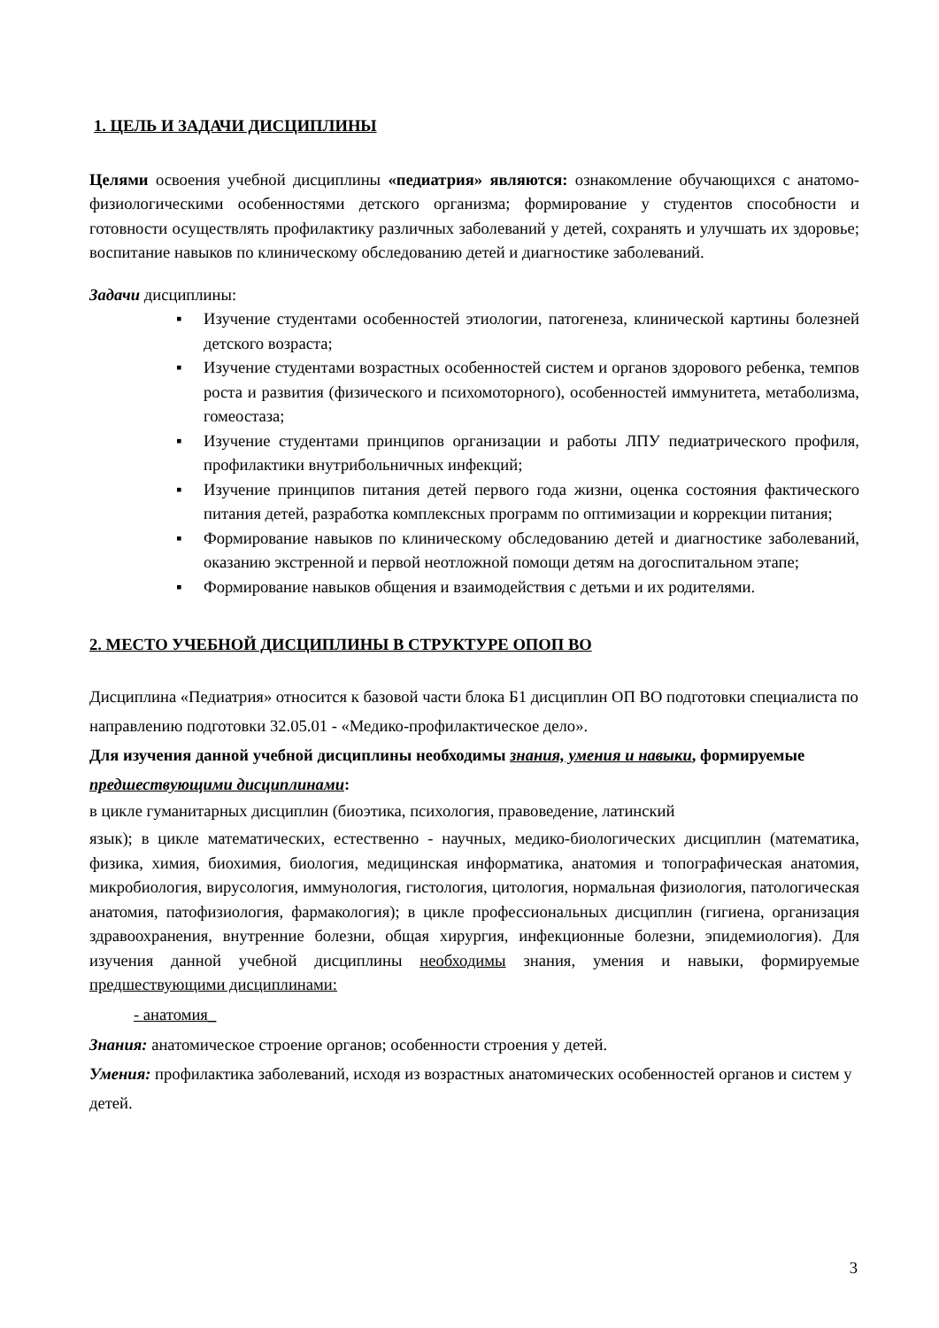1. ЦЕЛЬ И ЗАДАЧИ ДИСЦИПЛИНЫ
Целями освоения учебной дисциплины «педиатрия» являются: ознакомление обучающихся с анатомо-физиологическими особенностями детского организма; формирование у студентов способности и готовности осуществлять профилактику различных заболеваний у детей, сохранять и улучшать их здоровье; воспитание навыков по клиническому обследованию детей и диагностике заболеваний.
Задачи дисциплины:
▪ Изучение студентами особенностей этиологии, патогенеза, клинической картины болезней детского возраста;
▪ Изучение студентами возрастных особенностей систем и органов здорового ребенка, темпов роста и развития (физического и психомоторного), особенностей иммунитета, метаболизма, гомеостаза;
▪ Изучение студентами принципов организации и работы ЛПУ педиатрического профиля, профилактики внутрибольничных инфекций;
▪ Изучение принципов питания детей первого года жизни, оценка состояния фактического питания детей, разработка комплексных программ по оптимизации и коррекции питания;
▪ Формирование навыков по клиническому обследованию детей и диагностике заболеваний, оказанию экстренной и первой неотложной помощи детям на догоспитальном этапе;
▪ Формирование навыков общения и взаимодействия с детьми и их родителями.
2. МЕСТО УЧЕБНОЙ ДИСЦИПЛИНЫ В СТРУКТУРЕ ОПОП ВО
Дисциплина «Педиатрия» относится к базовой части блока Б1 дисциплин ОП ВО подготовки специалиста по направлению подготовки 32.05.01 - «Медико-профилактическое дело».
Для изучения данной учебной дисциплины необходимы знания, умения и навыки, формируемые предшествующими дисциплинами:
в цикле гуманитарных дисциплин (биоэтика, психология, правоведение, латинский
язык); в цикле математических, естественно - научных, медико-биологических дисциплин (математика, физика, химия, биохимия, биология, медицинская информатика, анатомия и топографическая анатомия, микробиология, вирусология, иммунология, гистология, цитология, нормальная физиология, патологическая анатомия, патофизиология, фармакология); в цикле профессиональных дисциплин (гигиена, организация здравоохранения, внутренние болезни, общая хирургия, инфекционные болезни, эпидемиология). Для изучения данной учебной дисциплины необходимы знания, умения и навыки, формируемые предшествующими дисциплинами:
- анатомия_
Знания: анатомическое строение органов; особенности строения у детей.
Умения: профилактика заболеваний, исходя из возрастных анатомических особенностей органов и систем у детей.
3